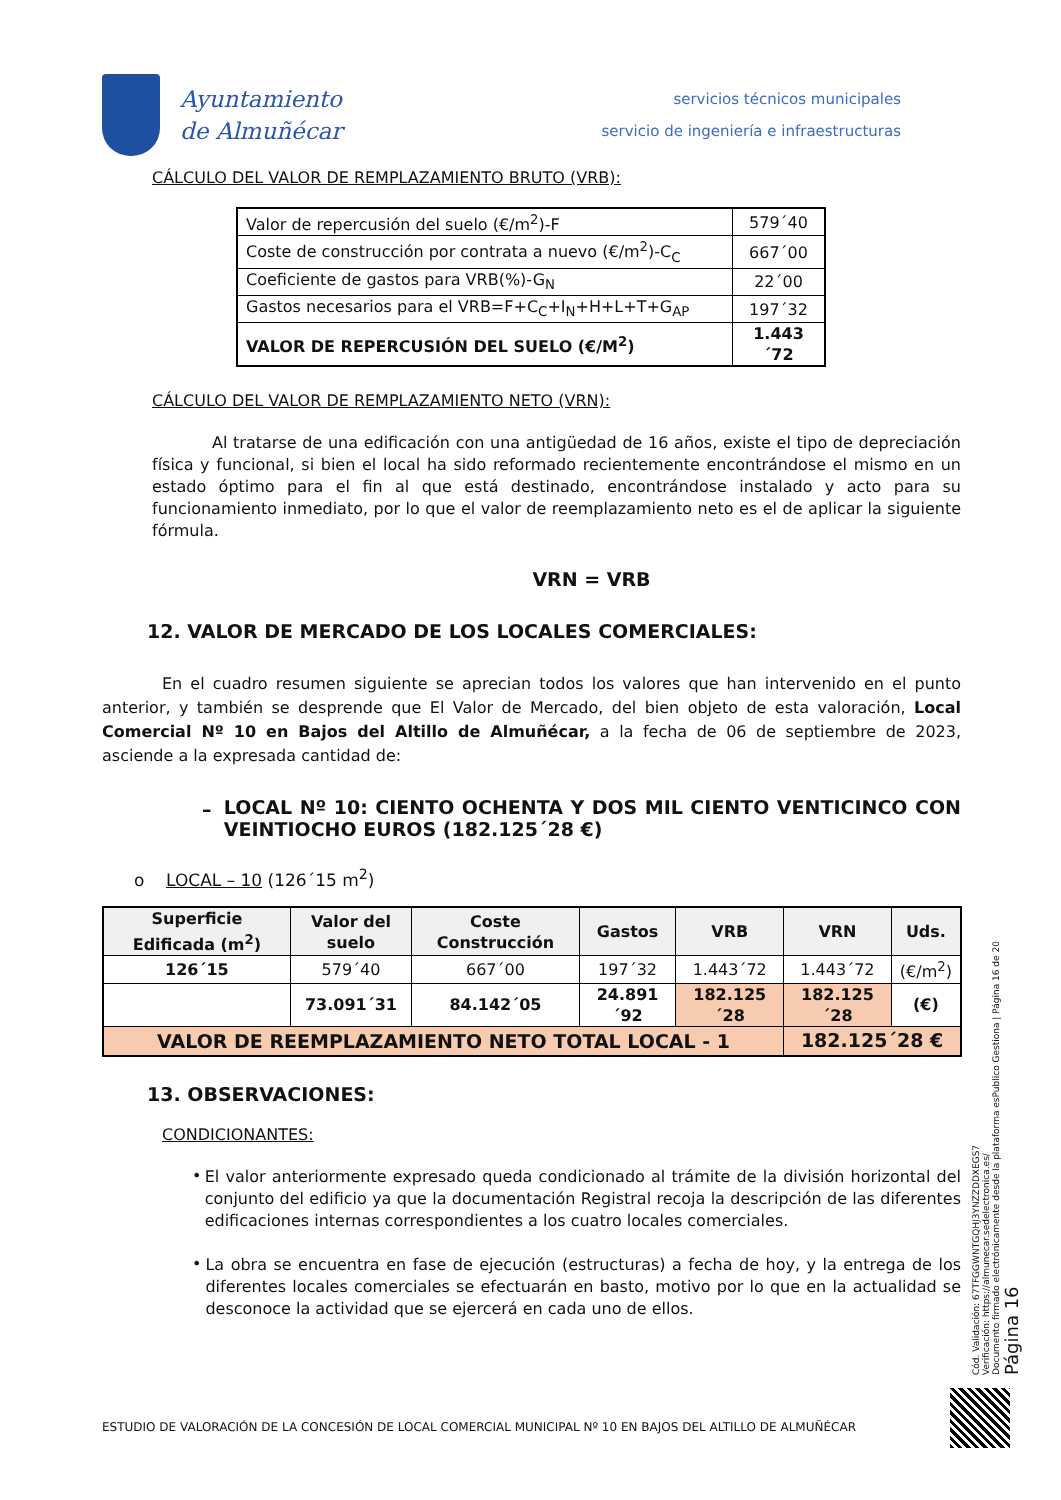Ayuntamiento
de Almuñécar
servicios técnicos municipales
servicio de ingeniería e infraestructuras
CÁLCULO DEL VALOR DE REMPLAZAMIENTO BRUTO (VRB):
| Valor de repercusión del suelo (€/m<sup>2</sup>)-F | 579´40 |
| Coste de construcción por contrata a nuevo (€/m<sup>2</sup>)-C<sub>C</sub> | 667´00 |
| Coeficiente de gastos para VRB(%)-G<sub>N</sub> | 22´00 |
| Gastos necesarios para el VRB=F+C<sub>C</sub>+I<sub>N</sub>+H+L+T+G<sub>AP</sub> | 197´32 |
| VALOR DE REPERCUSIÓN DEL SUELO (€/M<sup>2</sup>) | 1.443´72 |
CÁLCULO DEL VALOR DE REMPLAZAMIENTO NETO (VRN):
Al tratarse de una edificación con una antigüedad de 16 años, existe el tipo de depreciación física y funcional, si bien el local ha sido reformado recientemente encontrándose el mismo en un estado óptimo para el fin al que está destinado, encontrándose instalado y acto para su funcionamiento inmediato, por lo que el valor de reemplazamiento neto es el de aplicar la siguiente fórmula.
VRN = VRB
12. VALOR DE MERCADO DE LOS LOCALES COMERCIALES:
En el cuadro resumen siguiente se aprecian todos los valores que han intervenido en el punto anterior, y también se desprende que El Valor de Mercado, del bien objeto de esta valoración, Local Comercial Nº 10 en Bajos del Altillo de Almuñécar, a la fecha de 06 de septiembre de 2023, asciende a la expresada cantidad de:
–
LOCAL Nº 10: CIENTO OCHENTA Y DOS MIL CIENTO VENTICINCO CON VEINTIOCHO EUROS (182.125´28 €)
o LOCAL – 10 (126´15 m<sup>2</sup>)
| Superficie Edificada (m<sup>2</sup>) | Valor del suelo | Coste Construcción | Gastos | VRB | VRN | Uds. |
| --- | --- | --- | --- | --- | --- | --- |
| 126´15 | 579´40 | 667´00 | 197´32 | 1.443´72 | 1.443´72 | (€/m<sup>2</sup>) |
| | 73.091´31 | 84.142´05 | 24.891´92 | 182.125´28 | 182.125´28 | (€) |
| VALOR DE REEMPLAZAMIENTO NETO TOTAL LOCAL - 1 | | | | | 182.125´28 € | |
13. OBSERVACIONES:
CONDICIONANTES:
•
El valor anteriormente expresado queda condicionado al trámite de la división horizontal del conjunto del edificio ya que la documentación Registral recoja la descripción de las diferentes edificaciones internas correspondientes a los cuatro locales comerciales.
•
La obra se encuentra en fase de ejecución (estructuras) a fecha de hoy, y la entrega de los diferentes locales comerciales se efectuarán en basto, motivo por lo que en la actualidad se desconoce la actividad que se ejercerá en cada uno de ellos.
Cód. Validación: 67TFGGWNTGQHJ3YNZZDDXEGS7
Verificación: https://almunecar.sedelectronica.es/
Documento firmado electrónicamente desde la plataforma esPublico Gestiona | Página 16 de 20
Página 16
ESTUDIO DE VALORACIÓN DE LA CONCESIÓN DE LOCAL COMERCIAL MUNICIPAL Nº 10 EN BAJOS DEL ALTILLO DE ALMUÑÉCAR